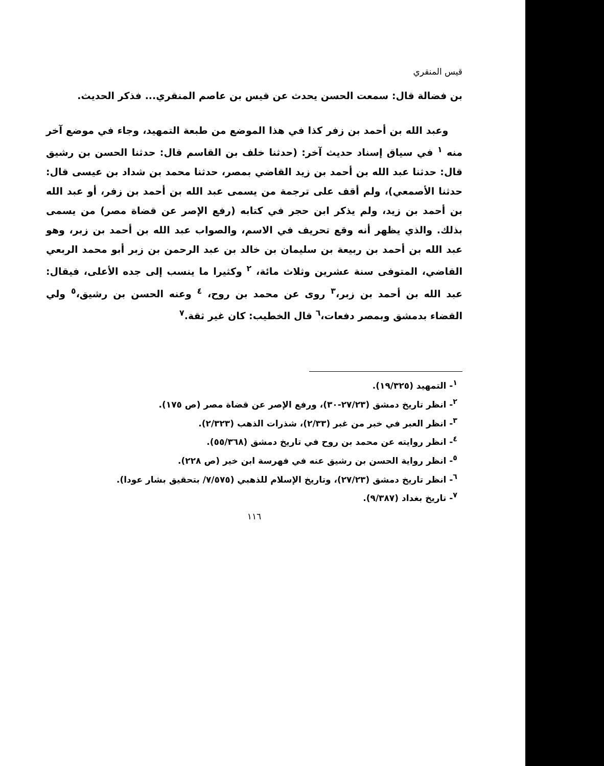قيس المنقري
بن فضالة قال: سمعت الحسن يحدث عن قيس بن عاصم المنقري... فذكر الحديث.
وعبد الله بن أحمد بن زفر كذا في هذا الموضع من طبعة التمهيد، وجاء في موضع آخر منه <sup>١</sup> في سياق إسناد حديث آخر: (حدثنا خلف بن القاسم قال: حدثنا الحسن بن رشيق قال: حدثنا عبد الله بن أحمد بن زيد القاضي بمصر، حدثنا محمد بن شداد بن عيسى قال: حدثنا الأصمعي)، ولم أقف على ترجمة من يسمى عبد الله بن أحمد بن زفر، أو عبد الله بن أحمد بن زيد، ولم يذكر ابن حجر في كتابه (رفع الإصر عن قضاة مصر) من يسمى بذلك. والذي يظهر أنه وقع تحريف في الاسم، والصواب عبد الله بن أحمد بن زبر، وهو عبد الله بن أحمد بن ربيعة بن سليمان بن خالد بن عبد الرحمن بن زبر أبو محمد الربعي القاضي، المتوفى سنة عشرين وثلاث مائة، <sup>٢</sup> وكثيرا ما ينسب إلى جده الأعلى، فيقال: عبد الله بن أحمد بن زبر،<sup>٣</sup> روى عن محمد بن روح، <sup>٤</sup> وعنه الحسن بن رشيق،<sup>٥</sup> ولي القضاء بدمشق وبمصر دفعات،<sup>٦</sup> قال الخطيب: كان غير ثقة.<sup>٧</sup>
<sup>١</sup>- التمهيد (١٩/٣٢٥).
<sup>٢</sup>- انظر تاريخ دمشق (٢٧/٢٣-٣٠)، ورفع الإصر عن قضاة مصر (ص ١٧٥).
<sup>٣</sup>- انظر العبر في خبر من غبر (٢/٣٣)، شذرات الذهب (٢/٣٢٣).
<sup>٤</sup>- انظر روايته عن محمد بن روح في تاريخ دمشق (٥٥/٣٦٨).
<sup>٥</sup>- انظر رواية الحسن بن رشيق عنه في فهرسة ابن خير (ص ٢٢٨).
<sup>٦</sup>- انظر تاريخ دمشق (٢٧/٢٣)، وتاريخ الإسلام للذهبي (٧/٥٧٥/ بتحقيق بشار عودا).
<sup>٧</sup>- تاريخ بغداد (٩/٣٨٧).
١١٦